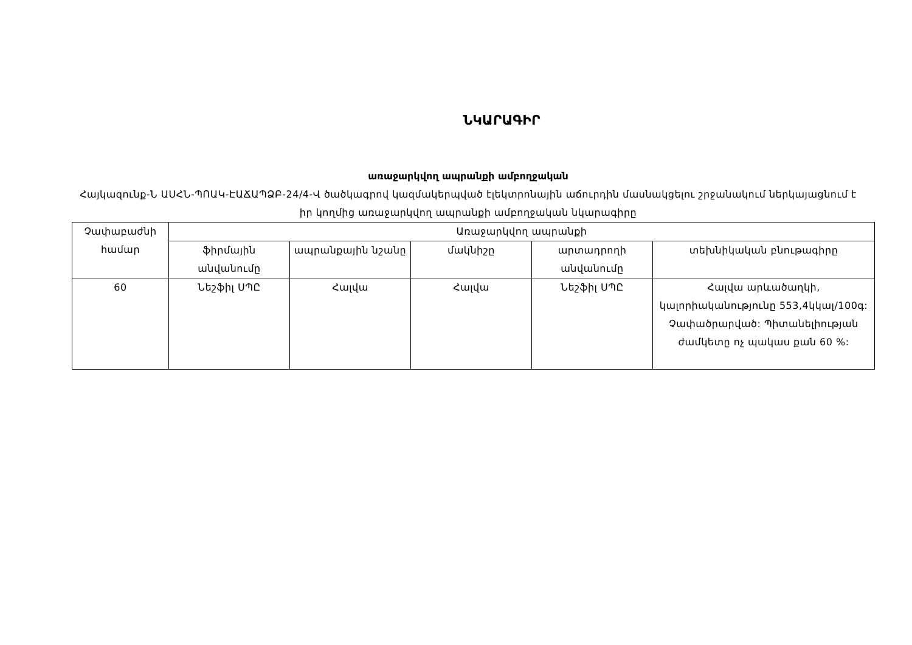ՆԿԱՐԱԳԻՐ
առաջարկվող ապրանքի ամբողջական
Հայկազունք-Ն ԱՍՀՆ-ՊՈԱԿ-ԷԱՃԱՊՁԲ-24/4-Վ ծածկագրով կազմակերպված էլեկտրոնային աճուրդին մասնակցելու շրջանակում ներկայացնում է իր կողմից առաջարկվող ապրանքի ամբողջական նկարագիրը
| Չափաբաժնի համար | Առաջարկվող ապրանքի | | | | |
| --- | --- | --- | --- | --- | --- |
| | ֆիրմային անվանումը | ապրանքային նշանը | մակնիշը | արտադրողի անվանումը | տեխնիկական բնութագիրը |
| 60 | Նեշֆիլ ՍՊԸ | Հալվա | Հալվա | Նեշֆիլ ՍՊԸ | Հալվա արևածաղկի, կալորիականությունը 553,4կկալ/100գ: Չափածրարված: Պիտանելիության ժամկետը ոչ պակաս քան 60 %: |